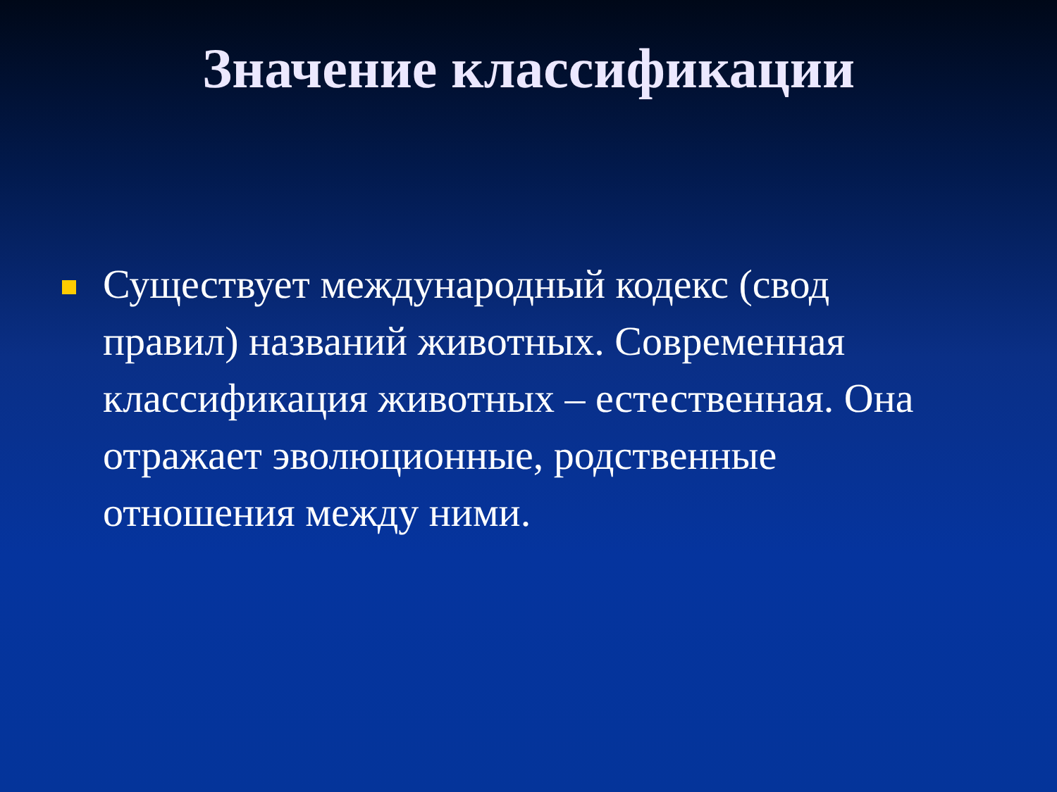Значение классификации
Существует международный кодекс (свод правил) названий животных. Современная классификация животных – естественная. Она отражает эволюционные, родственные отношения между ними.